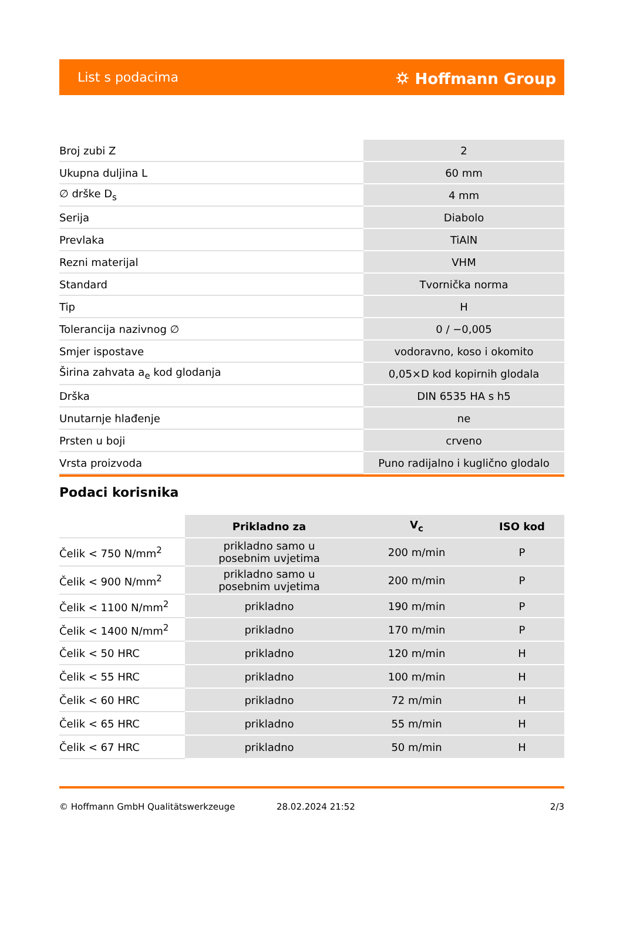List s podacima ⛭ Hoffmann Group
| Broj zubi Z | 2 |
| Ukupna duljina L | 60 mm |
| ∅ drške D<sub>s</sub> | 4 mm |
| Serija | Diabolo |
| Prevlaka | TiAlN |
| Rezni materijal | VHM |
| Standard | Tvornička norma |
| Tip | H |
| Tolerancija nazivnog ∅ | 0 / −0,005 |
| Smjer ispostave | vodoravno, koso i okomito |
| Širina zahvata a<sub>e</sub> kod glodanja | 0,05×D kod kopirnih glodala |
| Drška | DIN 6535 HA s h5 |
| Unutarnje hlađenje | ne |
| Prsten u boji | crveno |
| Vrsta proizvoda | Puno radijalno i kuglično glodalo |
Podaci korisnika
| | Prikladno za | V<sub>c</sub> | ISO kod |
| --- | --- | --- | --- |
| Čelik < 750 N/mm<sup>2</sup> | prikladno samo u posebnim uvjetima | 200 m/min | P |
| Čelik < 900 N/mm<sup>2</sup> | prikladno samo u posebnim uvjetima | 200 m/min | P |
| Čelik < 1100 N/mm<sup>2</sup> | prikladno | 190 m/min | P |
| Čelik < 1400 N/mm<sup>2</sup> | prikladno | 170 m/min | P |
| Čelik < 50 HRC | prikladno | 120 m/min | H |
| Čelik < 55 HRC | prikladno | 100 m/min | H |
| Čelik < 60 HRC | prikladno | 72 m/min | H |
| Čelik < 65 HRC | prikladno | 55 m/min | H |
| Čelik < 67 HRC | prikladno | 50 m/min | H |
© Hoffmann GmbH Qualitätswerkzeuge 28.02.2024 21:52 2/3